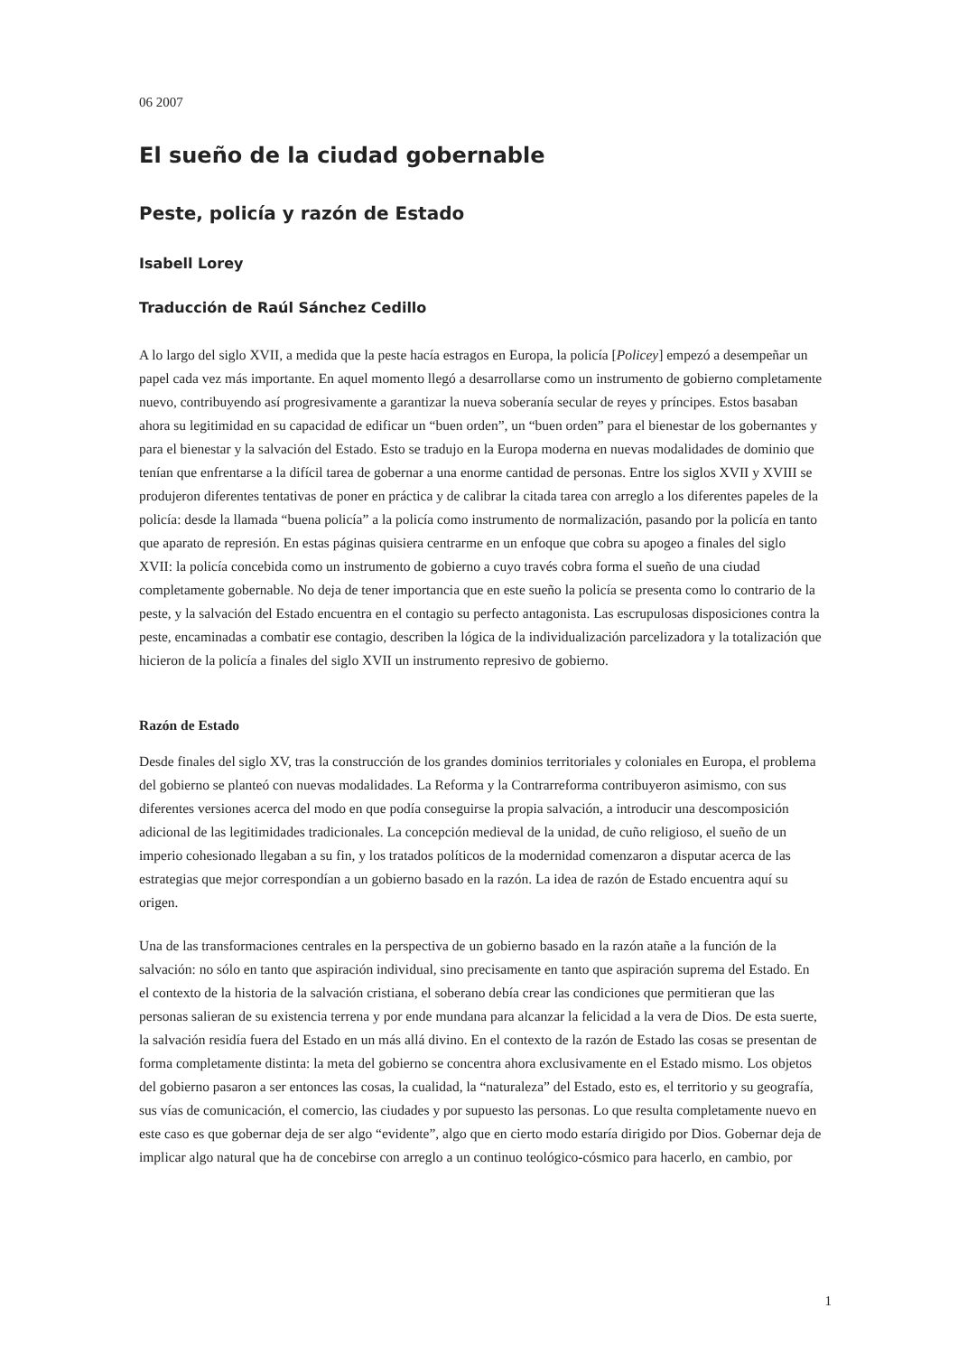06 2007
El sueño de la ciudad gobernable
Peste, policía y razón de Estado
Isabell Lorey
Traducción de Raúl Sánchez Cedillo
A lo largo del siglo XVII, a medida que la peste hacía estragos en Europa, la policía [Policey] empezó a desempeñar un papel cada vez más importante. En aquel momento llegó a desarrollarse como un instrumento de gobierno completamente nuevo, contribuyendo así progresivamente a garantizar la nueva soberanía secular de reyes y príncipes. Estos basaban ahora su legitimidad en su capacidad de edificar un “buen orden”, un “buen orden” para el bienestar de los gobernantes y para el bienestar y la salvación del Estado. Esto se tradujo en la Europa moderna en nuevas modalidades de dominio que tenían que enfrentarse a la difícil tarea de gobernar a una enorme cantidad de personas. Entre los siglos XVII y XVIII se produjeron diferentes tentativas de poner en práctica y de calibrar la citada tarea con arreglo a los diferentes papeles de la policía: desde la llamada “buena policía” a la policía como instrumento de normalización, pasando por la policía en tanto que aparato de represión. En estas páginas quisiera centrarme en un enfoque que cobra su apogeo a finales del siglo XVII: la policía concebida como un instrumento de gobierno a cuyo través cobra forma el sueño de una ciudad completamente gobernable. No deja de tener importancia que en este sueño la policía se presenta como lo contrario de la peste, y la salvación del Estado encuentra en el contagio su perfecto antagonista. Las escrupulosas disposiciones contra la peste, encaminadas a combatir ese contagio, describen la lógica de la individualización parcelizadora y la totalización que hicieron de la policía a finales del siglo XVII un instrumento represivo de gobierno.
Razón de Estado
Desde finales del siglo XV, tras la construcción de los grandes dominios territoriales y coloniales en Europa, el problema del gobierno se planteó con nuevas modalidades. La Reforma y la Contrarreforma contribuyeron asimismo, con sus diferentes versiones acerca del modo en que podía conseguirse la propia salvación, a introducir una descomposición adicional de las legitimidades tradicionales. La concepción medieval de la unidad, de cuño religioso, el sueño de un imperio cohesionado llegaban a su fin, y los tratados políticos de la modernidad comenzaron a disputar acerca de las estrategias que mejor correspondían a un gobierno basado en la razón. La idea de razón de Estado encuentra aquí su origen.
Una de las transformaciones centrales en la perspectiva de un gobierno basado en la razón atañe a la función de la salvación: no sólo en tanto que aspiración individual, sino precisamente en tanto que aspiración suprema del Estado. En el contexto de la historia de la salvación cristiana, el soberano debía crear las condiciones que permitieran que las personas salieran de su existencia terrena y por ende mundana para alcanzar la felicidad a la vera de Dios. De esta suerte, la salvación residía fuera del Estado en un más allá divino. En el contexto de la razón de Estado las cosas se presentan de forma completamente distinta: la meta del gobierno se concentra ahora exclusivamente en el Estado mismo. Los objetos del gobierno pasaron a ser entonces las cosas, la cualidad, la “naturaleza” del Estado, esto es, el territorio y su geografía, sus vías de comunicación, el comercio, las ciudades y por supuesto las personas. Lo que resulta completamente nuevo en este caso es que gobernar deja de ser algo “evidente”, algo que en cierto modo estaría dirigido por Dios. Gobernar deja de implicar algo natural que ha de concebirse con arreglo a un continuo teológico-cósmico para hacerlo, en cambio, por
1